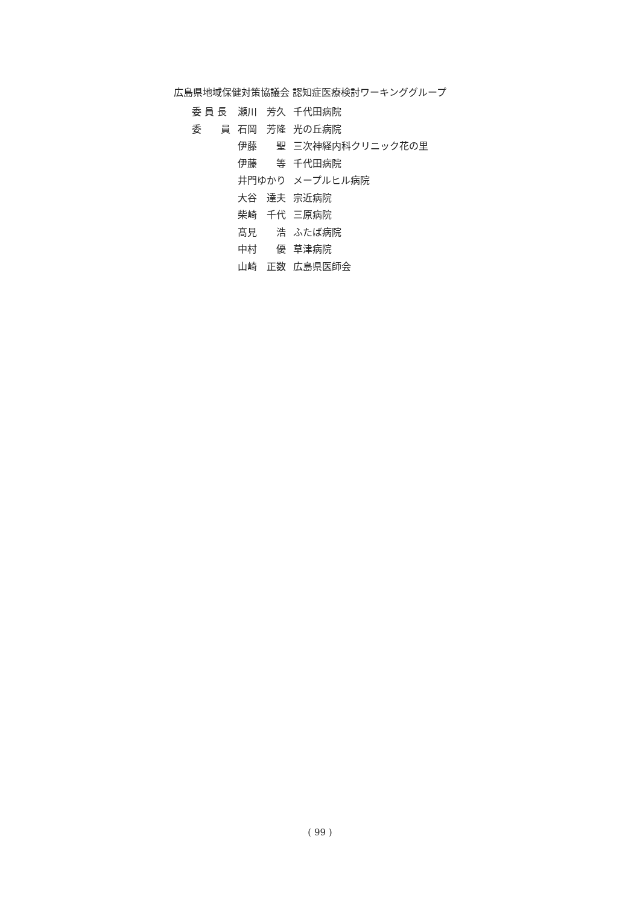広島県地域保健対策協議会 認知症医療検討ワーキンググループ
| 委 員 長 | 瀬川 芳久 | 千代田病院 |
| 委 員 | 石岡 芳隆 | 光の丘病院 |
| | 伊藤 聖 | 三次神経内科クリニック花の里 |
| | 伊藤 等 | 千代田病院 |
| | 井門ゆかり | メープルヒル病院 |
| | 大谷 達夫 | 宗近病院 |
| | 柴崎 千代 | 三原病院 |
| | 髙見 浩 | ふたば病院 |
| | 中村 優 | 草津病院 |
| | 山崎 正数 | 広島県医師会 |
( 99 )